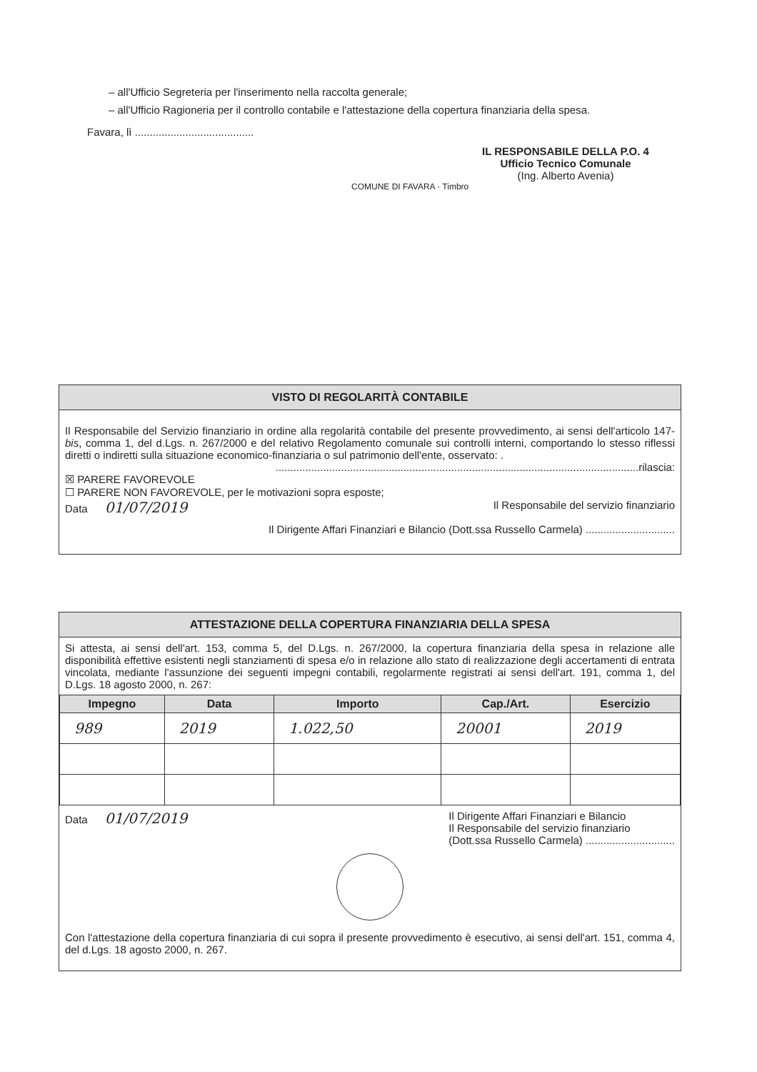– all'Ufficio Segreteria per l'inserimento nella raccolta generale;
– all'Ufficio Ragioneria per il controllo contabile e l'attestazione della copertura finanziaria della spesa.
Favara, lì ........................................
IL RESPONSABILE DELLA P.O. 4
Ufficio Tecnico Comunale
(Ing. Alberto Avenia)
COMUNE DI FAVARA · Timbro
VISTO DI REGOLARITÀ CONTABILE
Il Responsabile del Servizio finanziario in ordine alla regolarità contabile del presente provvedimento, ai sensi dell'articolo 147-bis, comma 1, del d.Lgs. n. 267/2000 e del relativo Regolamento comunale sui controlli interni, comportando lo stesso riflessi diretti o indiretti sulla situazione economico-finanziaria o sul patrimonio dell'ente, osservato: .
..........................................................................................................................rilascia:
☒ PARERE FAVOREVOLE
☐ PARERE NON FAVOREVOLE, per le motivazioni sopra esposte;
Data 01/07/2019 Il Responsabile del servizio finanziario
Il Dirigente Affari Finanziari e Bilancio (Dott.ssa Russello Carmela) ..............................
ATTESTAZIONE DELLA COPERTURA FINANZIARIA DELLA SPESA
Si attesta, ai sensi dell'art. 153, comma 5, del D.Lgs. n. 267/2000, la copertura finanziaria della spesa in relazione alle disponibilità effettive esistenti negli stanziamenti di spesa e/o in relazione allo stato di realizzazione degli accertamenti di entrata vincolata, mediante l'assunzione dei seguenti impegni contabili, regolarmente registrati ai sensi dell'art. 191, comma 1, del D.Lgs. 18 agosto 2000, n. 267:
| Impegno | Data | Importo | Cap./Art. | Esercizio |
| --- | --- | --- | --- | --- |
| 989 | 2019 | 1.022,50 | 20001 | 2019 |
Data 01/07/2019 Il Dirigente Affari Finanziari e Bilancio
Il Responsabile del servizio finanziario
(Dott.ssa Russello Carmela) ..............................
Con l'attestazione della copertura finanziaria di cui sopra il presente provvedimento è esecutivo, ai sensi dell'art. 151, comma 4, del d.Lgs. 18 agosto 2000, n. 267.